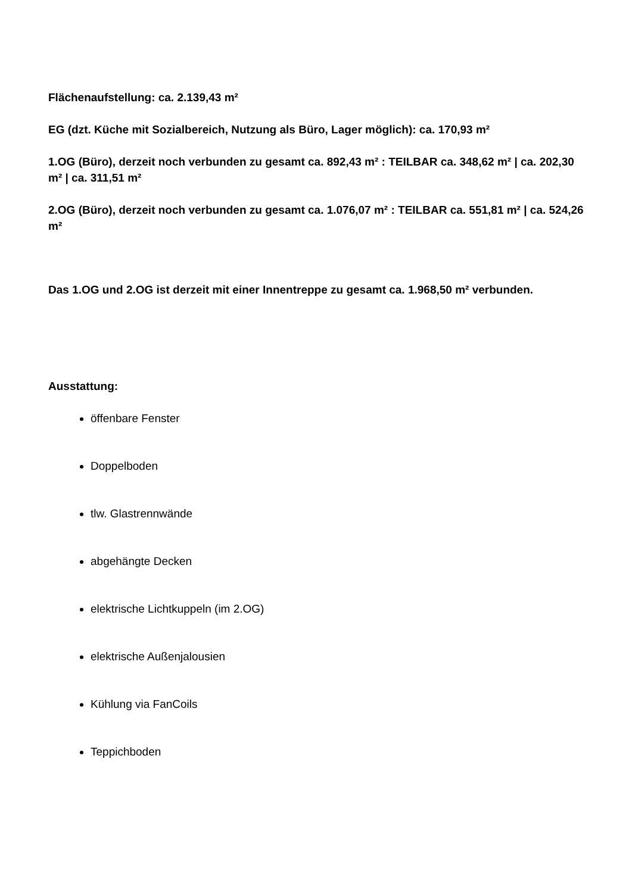Flächenaufstellung: ca. 2.139,43 m²
EG (dzt. Küche mit Sozialbereich, Nutzung als Büro, Lager möglich): ca. 170,93 m²
1.OG (Büro), derzeit noch verbunden zu gesamt ca. 892,43 m² : TEILBAR ca. 348,62 m² | ca. 202,30 m² | ca. 311,51 m²
2.OG (Büro), derzeit noch verbunden zu gesamt ca. 1.076,07 m² : TEILBAR ca. 551,81 m² | ca. 524,26 m²
Das 1.OG und 2.OG ist derzeit mit einer Innentreppe zu gesamt ca. 1.968,50 m² verbunden.
Ausstattung:
öffenbare Fenster
Doppelboden
tlw. Glastrennwände
abgehängte Decken
elektrische Lichtkuppeln (im 2.OG)
elektrische Außenjalousien
Kühlung via FanCoils
Teppichboden